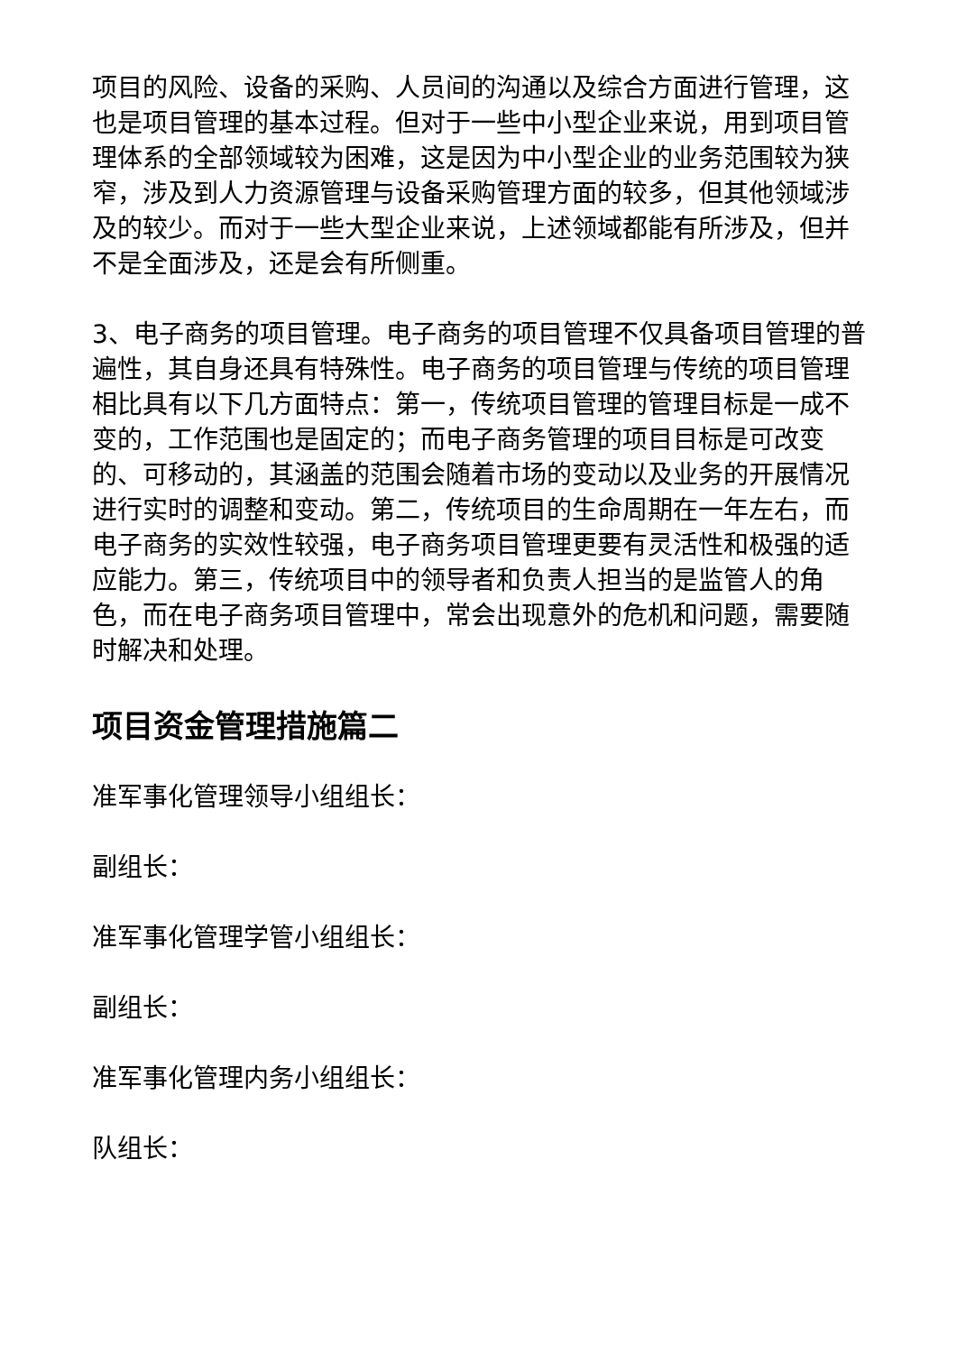项目的风险、设备的采购、人员间的沟通以及综合方面进行管理，这也是项目管理的基本过程。但对于一些中小型企业来说，用到项目管理体系的全部领域较为困难，这是因为中小型企业的业务范围较为狭窄，涉及到人力资源管理与设备采购管理方面的较多，但其他领域涉及的较少。而对于一些大型企业来说，上述领域都能有所涉及，但并不是全面涉及，还是会有所侧重。
3、电子商务的项目管理。电子商务的项目管理不仅具备项目管理的普遍性，其自身还具有特殊性。电子商务的项目管理与传统的项目管理相比具有以下几方面特点：第一，传统项目管理的管理目标是一成不变的，工作范围也是固定的；而电子商务管理的项目目标是可改变的、可移动的，其涵盖的范围会随着市场的变动以及业务的开展情况进行实时的调整和变动。第二，传统项目的生命周期在一年左右，而电子商务的实效性较强，电子商务项目管理更要有灵活性和极强的适应能力。第三，传统项目中的领导者和负责人担当的是监管人的角色，而在电子商务项目管理中，常会出现意外的危机和问题，需要随时解决和处理。
项目资金管理措施篇二
准军事化管理领导小组组长：
副组长：
准军事化管理学管小组组长：
副组长：
准军事化管理内务小组组长：
队组长：